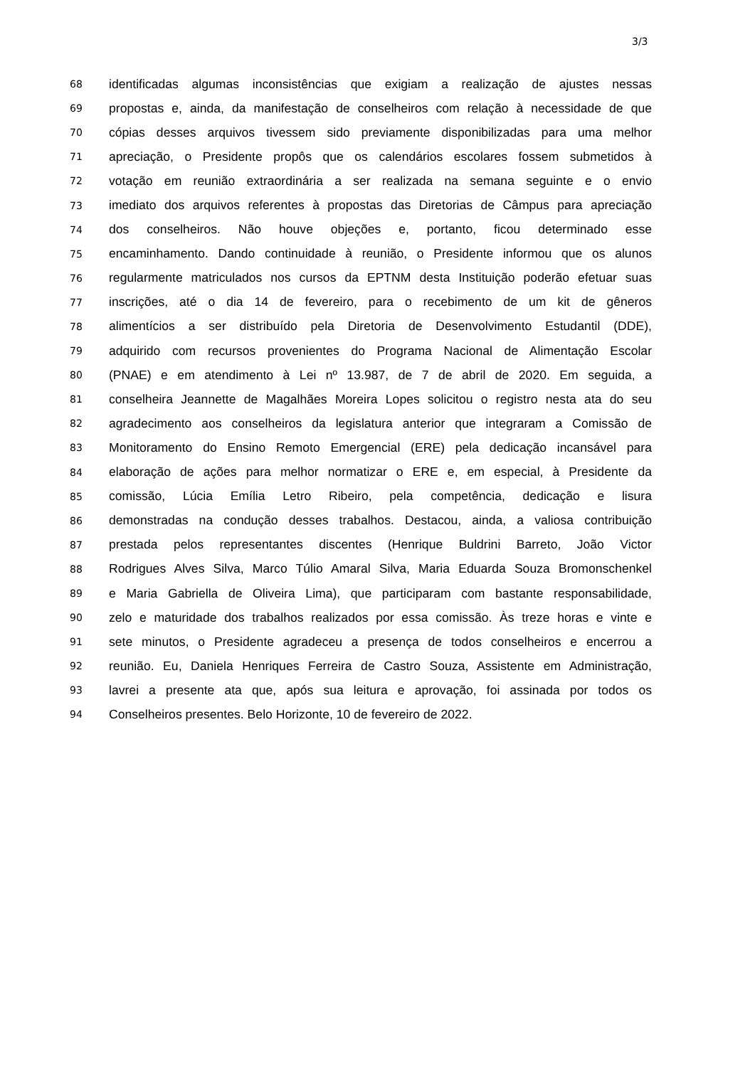3/3
68 identificadas algumas inconsistências que exigiam a realização de ajustes nessas
69 propostas e, ainda, da manifestação de conselheiros com relação à necessidade de que
70 cópias desses arquivos tivessem sido previamente disponibilizadas para uma melhor
71 apreciação, o Presidente propôs que os calendários escolares fossem submetidos à
72 votação em reunião extraordinária a ser realizada na semana seguinte e o envio
73 imediato dos arquivos referentes à propostas das Diretorias de Câmpus para apreciação
74 dos conselheiros. Não houve objeções e, portanto, ficou determinado esse
75 encaminhamento. Dando continuidade à reunião, o Presidente informou que os alunos
76 regularmente matriculados nos cursos da EPTNM desta Instituição poderão efetuar suas
77 inscrições, até o dia 14 de fevereiro, para o recebimento de um kit de gêneros
78 alimentícios a ser distribuído pela Diretoria de Desenvolvimento Estudantil (DDE),
79 adquirido com recursos provenientes do Programa Nacional de Alimentação Escolar
80 (PNAE) e em atendimento à Lei nº 13.987, de 7 de abril de 2020. Em seguida, a
81 conselheira Jeannette de Magalhães Moreira Lopes solicitou o registro nesta ata do seu
82 agradecimento aos conselheiros da legislatura anterior que integraram a Comissão de
83 Monitoramento do Ensino Remoto Emergencial (ERE) pela dedicação incansável para
84 elaboração de ações para melhor normatizar o ERE e, em especial, à Presidente da
85 comissão, Lúcia Emília Letro Ribeiro, pela competência, dedicação e lisura
86 demonstradas na condução desses trabalhos. Destacou, ainda, a valiosa contribuição
87 prestada pelos representantes discentes (Henrique Buldrini Barreto, João Victor
88 Rodrigues Alves Silva, Marco Túlio Amaral Silva, Maria Eduarda Souza Bromonschenkel
89 e Maria Gabriella de Oliveira Lima), que participaram com bastante responsabilidade,
90 zelo e maturidade dos trabalhos realizados por essa comissão. Às treze horas e vinte e
91 sete minutos, o Presidente agradeceu a presença de todos conselheiros e encerrou a
92 reunião. Eu, Daniela Henriques Ferreira de Castro Souza, Assistente em Administração,
93 lavrei a presente ata que, após sua leitura e aprovação, foi assinada por todos os
94 Conselheiros presentes. Belo Horizonte, 10 de fevereiro de 2022.